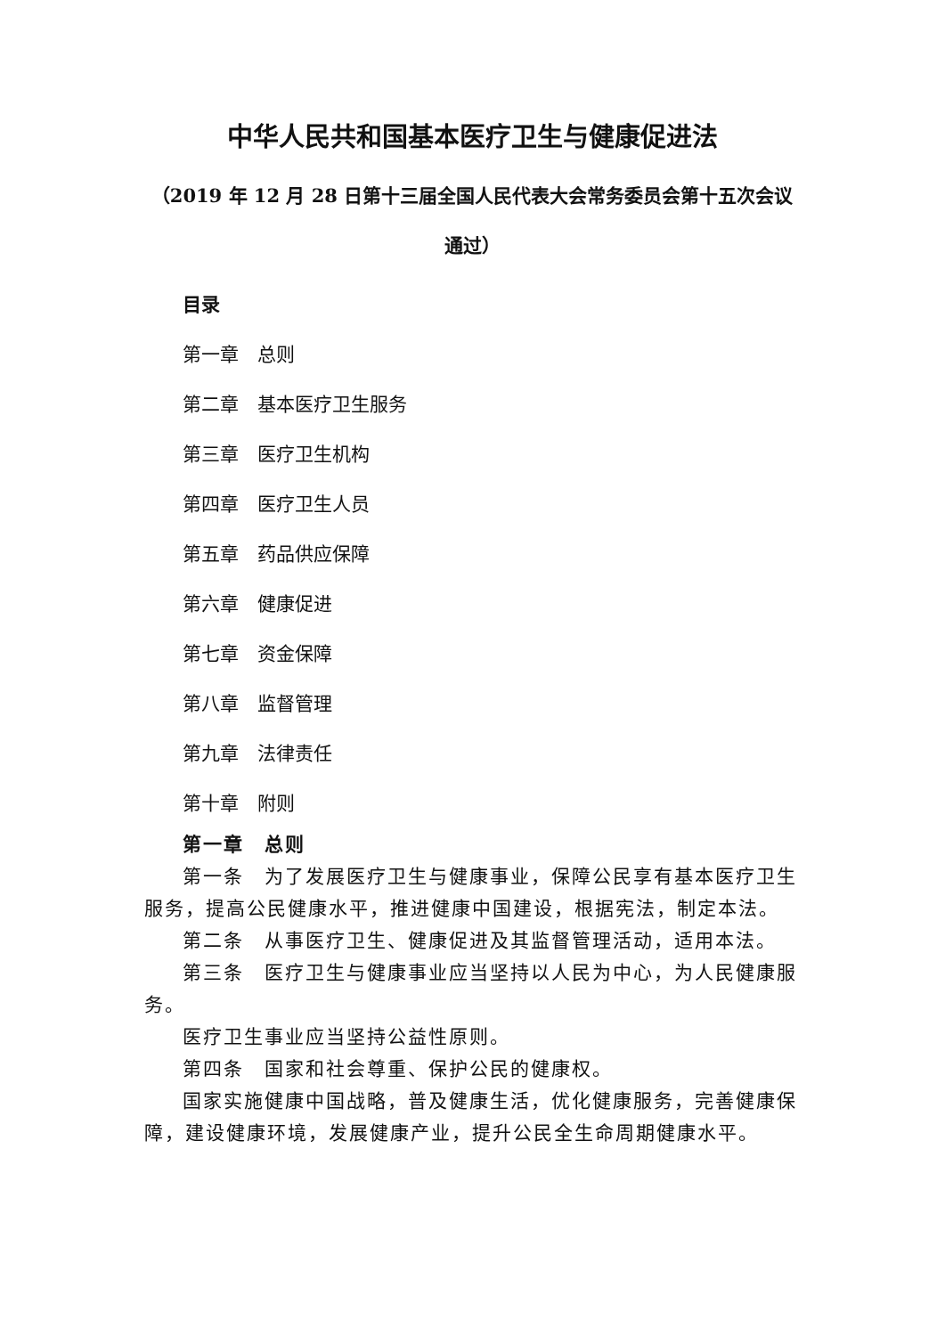中华人民共和国基本医疗卫生与健康促进法
（2019 年 12 月 28 日第十三届全国人民代表大会常务委员会第十五次会议通过）
目录
第一章　总则
第二章　基本医疗卫生服务
第三章　医疗卫生机构
第四章　医疗卫生人员
第五章　药品供应保障
第六章　健康促进
第七章　资金保障
第八章　监督管理
第九章　法律责任
第十章　附则
第一章　总则
第一条　为了发展医疗卫生与健康事业，保障公民享有基本医疗卫生服务，提高公民健康水平，推进健康中国建设，根据宪法，制定本法。
第二条　从事医疗卫生、健康促进及其监督管理活动，适用本法。
第三条　医疗卫生与健康事业应当坚持以人民为中心，为人民健康服务。
医疗卫生事业应当坚持公益性原则。
第四条　国家和社会尊重、保护公民的健康权。
国家实施健康中国战略，普及健康生活，优化健康服务，完善健康保障，建设健康环境，发展健康产业，提升公民全生命周期健康水平。